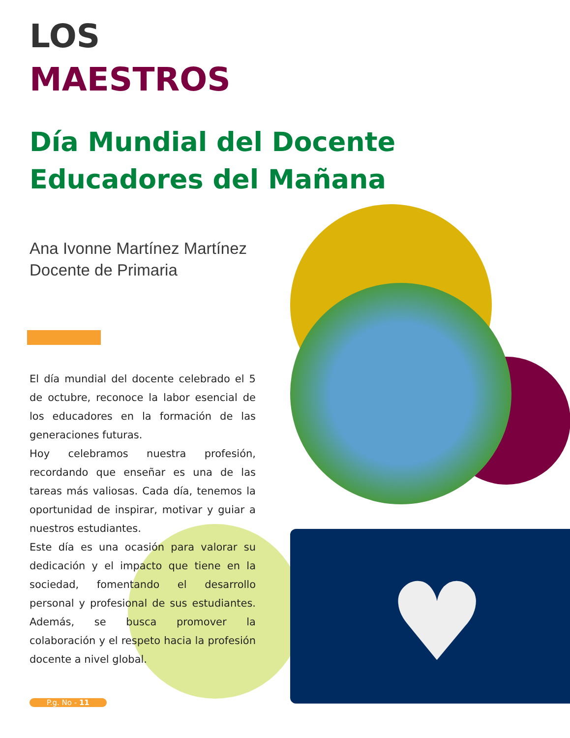♥
LOS
MAESTROS
Día Mundial del Docente Educadores del Mañana
Ana Ivonne Martínez Martínez
Docente de Primaria
El día mundial del docente celebrado el 5 de octubre, reconoce la labor esencial de los educadores en la formación de las generaciones futuras.
Hoy celebramos nuestra profesión, recordando que enseñar es una de las tareas más valiosas. Cada día, tenemos la oportunidad de inspirar, motivar y guiar a nuestros estudiantes.
Este día es una ocasión para valorar su dedicación y el impacto que tiene en la sociedad, fomentando el desarrollo personal y profesional de sus estudiantes. Además, se busca promover la colaboración y el respeto hacia la profesión docente a nivel global.
P.g. No - 11